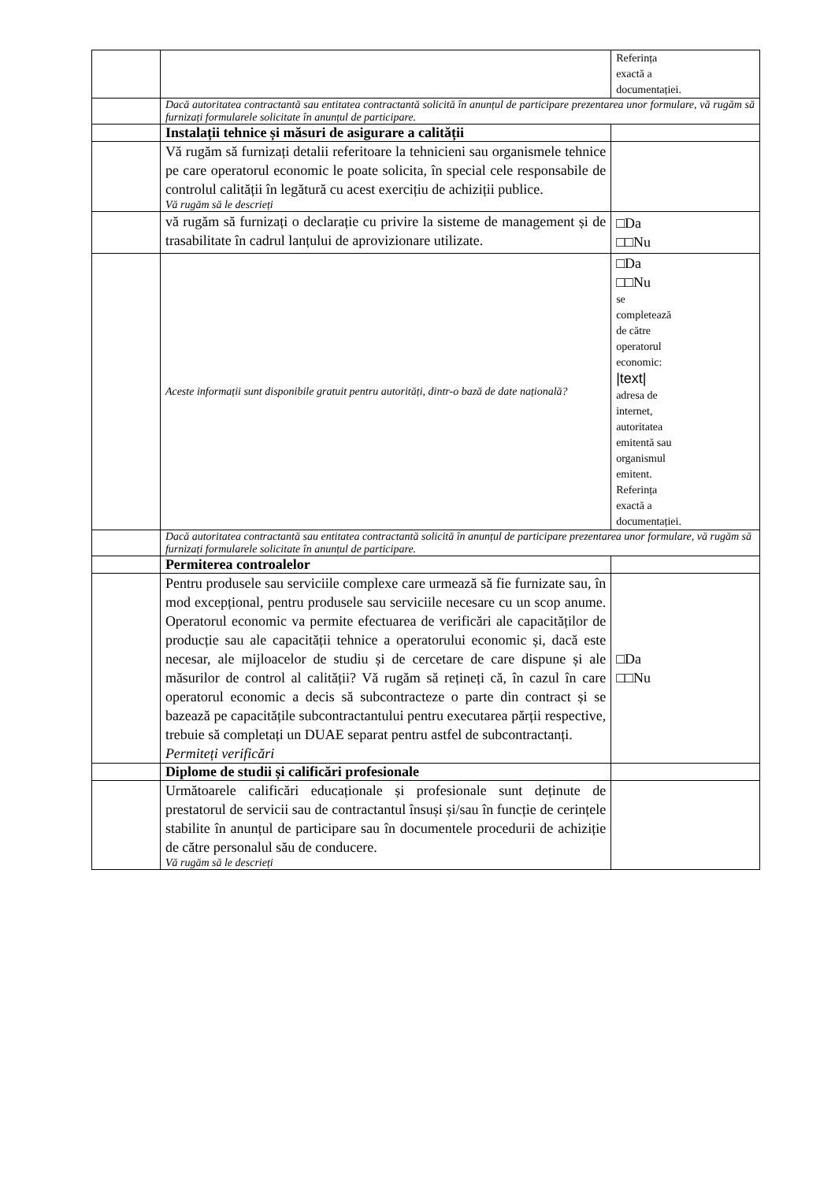| | | Referința exactă a documentației. |
| | Dacă autoritatea contractantă sau entitatea contractantă solicită în anunțul de participare prezentarea unor formulare, vă rugăm să furnizați formularele solicitate în anunțul de participare. | |
| | Instalații tehnice și măsuri de asigurare a calității | |
| | Vă rugăm să furnizați detalii referitoare la tehnicieni sau organismele tehnice pe care operatorul economic le poate solicita, în special cele responsabile de controlul calității în legătură cu acest exercițiu de achiziții publice. Vă rugăm să le descrieți | |
| | vă rugăm să furnizați o declarație cu privire la sisteme de management și de trasabilitate în cadrul lanțului de aprovizionare utilizate. | □Da □□Nu |
| | Aceste informații sunt disponibile gratuit pentru autorități, dintr-o bază de date națională? | □Da □□Nu se completează de către operatorul economic: /text/ adresa de internet, autoritatea emitentă sau organismul emitent. Referința exactă a documentației. |
| | Dacă autoritatea contractantă sau entitatea contractantă solicită în anunțul de participare prezentarea unor formulare, vă rugăm să furnizați formularele solicitate în anunțul de participare. | |
| | Permiterea controalelor | |
| | Pentru produsele sau serviciile complexe care urmează să fie furnizate sau, în mod excepțional, pentru produsele sau serviciile necesare cu un scop anume. Operatorul economic va permite efectuarea de verificări ale capacităților de producție sau ale capacității tehnice a operatorului economic și, dacă este necesar, ale mijloacelor de studiu și de cercetare de care dispune și ale măsurilor de control al calității? Vă rugăm să rețineți că, în cazul în care operatorul economic a decis să subcontracteze o parte din contract și se bazează pe capacitățile subcontractantului pentru executarea părții respective, trebuie să completați un DUAE separat pentru astfel de subcontractanți. Permiteți verificări | □Da □□Nu |
| | Diplome de studii și calificări profesionale | |
| | Următoarele calificări educaționale și profesionale sunt deținute de prestatorul de servicii sau de contractantul însuși și/sau în funcție de cerințele stabilite în anunțul de participare sau în documentele procedurii de achiziție de către personalul său de conducere. Vă rugăm să le descrieți | |